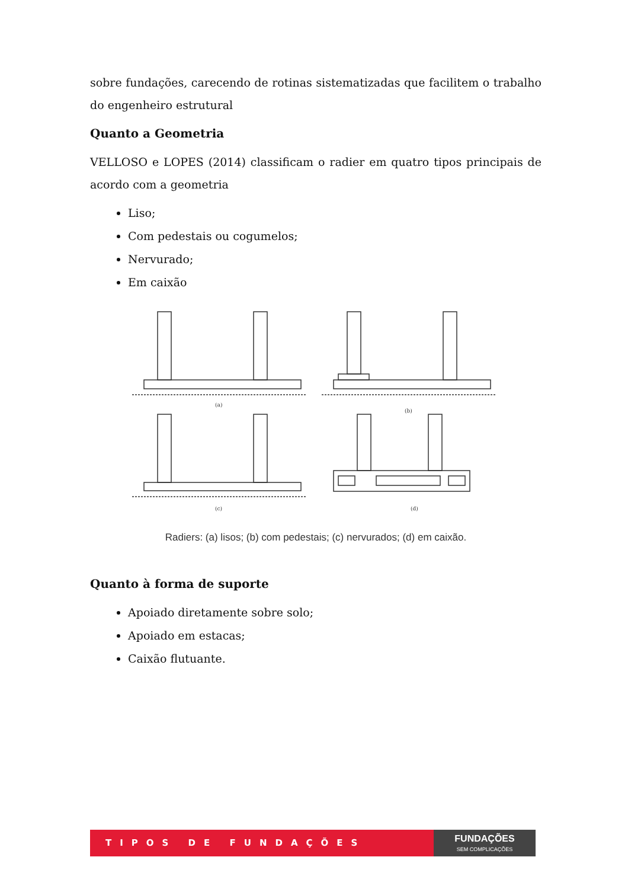sobre fundações, carecendo de rotinas sistematizadas que facilitem o trabalho do engenheiro estrutural
Quanto a Geometria
VELLOSO e LOPES (2014) classificam o radier em quatro tipos principais de acordo com a geometria
Liso;
Com pedestais ou cogumelos;
Nervurado;
Em caixão
(a)
(b)
(c)
(d)
Radiers: (a) lisos; (b) com pedestais; (c) nervurados; (d) em caixão.
Quanto à forma de suporte
Apoiado diretamente sobre solo;
Apoiado em estacas;
Caixão flutuante.
TIPOS DE FUNDAÇÕES
FUNDAÇÕES
SEM COMPLICAÇÕES